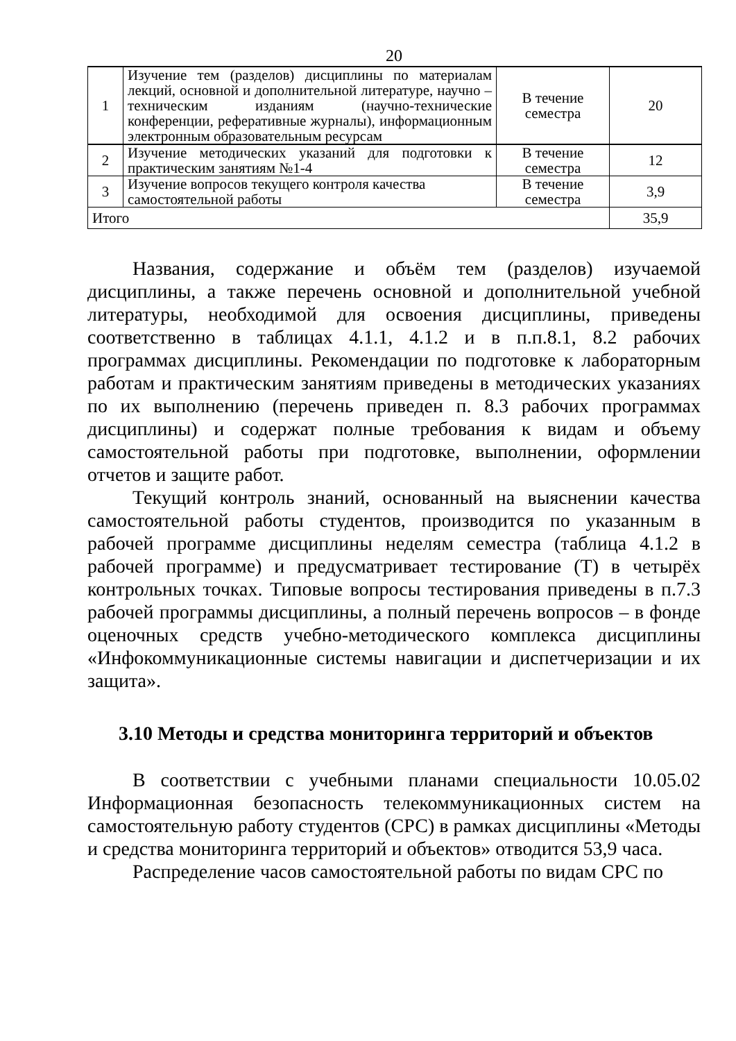20
| 1 | Изучение тем (разделов) дисциплины по материалам лекций, основной и дополнительной литературе, научно – техническим изданиям (научно-технические конференции, реферативные журналы), информационным электронным образовательным ресурсам | В течение семестра | 20 |
| 2 | Изучение методических указаний для подготовки к практическим занятиям №1-4 | В течение семестра | 12 |
| 3 | Изучение вопросов текущего контроля качества самостоятельной работы | В течение семестра | 3,9 |
| Итого | | | 35,9 |
Названия, содержание и объём тем (разделов) изучаемой дисциплины, а также перечень основной и дополнительной учебной литературы, необходимой для освоения дисциплины, приведены соответственно в таблицах 4.1.1, 4.1.2 и в п.п.8.1, 8.2 рабочих программах дисциплины. Рекомендации по подготовке к лабораторным работам и практическим занятиям приведены в методических указаниях по их выполнению (перечень приведен п. 8.3 рабочих программах дисциплины) и содержат полные требования к видам и объему самостоятельной работы при подготовке, выполнении, оформлении отчетов и защите работ.
Текущий контроль знаний, основанный на выяснении качества самостоятельной работы студентов, производится по указанным в рабочей программе дисциплины неделям семестра (таблица 4.1.2 в рабочей программе) и предусматривает тестирование (Т) в четырёх контрольных точках. Типовые вопросы тестирования приведены в п.7.3 рабочей программы дисциплины, а полный перечень вопросов – в фонде оценочных средств учебно-методического комплекса дисциплины «Инфокоммуникационные системы навигации и диспетчеризации и их защита».
3.10 Методы и средства мониторинга территорий и объектов
В соответствии с учебными планами специальности 10.05.02 Информационная безопасность телекоммуникационных систем на самостоятельную работу студентов (СРС) в рамках дисциплины «Методы и средства мониторинга территорий и объектов» отводится 53,9 часа.
Распределение часов самостоятельной работы по видам СРС по